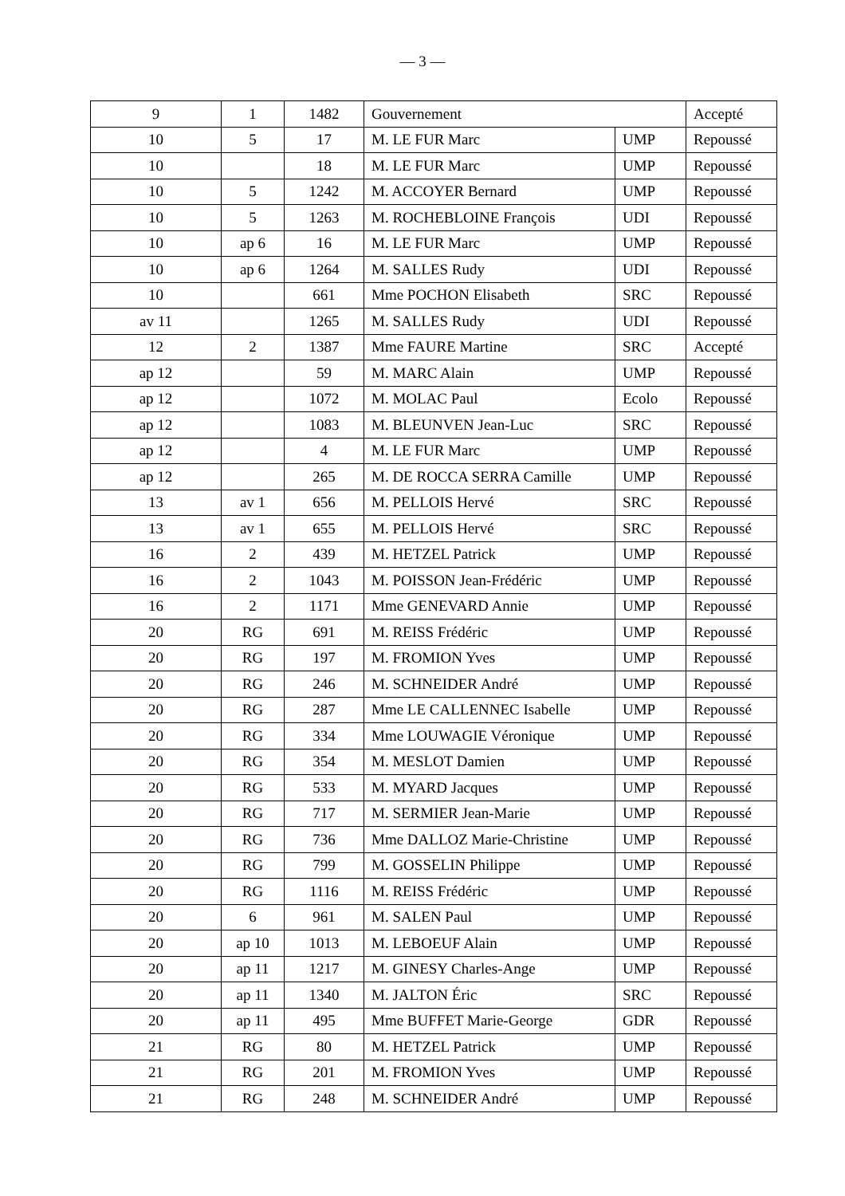— 3 —
| 9 | 1 | 1482 | Gouvernement | | Accepté |
| 10 | 5 | 17 | M. LE FUR Marc | UMP | Repoussé |
| 10 | | 18 | M. LE FUR Marc | UMP | Repoussé |
| 10 | 5 | 1242 | M. ACCOYER Bernard | UMP | Repoussé |
| 10 | 5 | 1263 | M. ROCHEBLOINE François | UDI | Repoussé |
| 10 | ap 6 | 16 | M. LE FUR Marc | UMP | Repoussé |
| 10 | ap 6 | 1264 | M. SALLES Rudy | UDI | Repoussé |
| 10 | | 661 | Mme POCHON Elisabeth | SRC | Repoussé |
| av 11 | | 1265 | M. SALLES Rudy | UDI | Repoussé |
| 12 | 2 | 1387 | Mme FAURE Martine | SRC | Accepté |
| ap 12 | | 59 | M. MARC Alain | UMP | Repoussé |
| ap 12 | | 1072 | M. MOLAC Paul | Ecolo | Repoussé |
| ap 12 | | 1083 | M. BLEUNVEN Jean-Luc | SRC | Repoussé |
| ap 12 | | 4 | M. LE FUR Marc | UMP | Repoussé |
| ap 12 | | 265 | M. DE ROCCA SERRA Camille | UMP | Repoussé |
| 13 | av 1 | 656 | M. PELLOIS Hervé | SRC | Repoussé |
| 13 | av 1 | 655 | M. PELLOIS Hervé | SRC | Repoussé |
| 16 | 2 | 439 | M. HETZEL Patrick | UMP | Repoussé |
| 16 | 2 | 1043 | M. POISSON Jean-Frédéric | UMP | Repoussé |
| 16 | 2 | 1171 | Mme GENEVARD Annie | UMP | Repoussé |
| 20 | RG | 691 | M. REISS Frédéric | UMP | Repoussé |
| 20 | RG | 197 | M. FROMION Yves | UMP | Repoussé |
| 20 | RG | 246 | M. SCHNEIDER André | UMP | Repoussé |
| 20 | RG | 287 | Mme LE CALLENNEC Isabelle | UMP | Repoussé |
| 20 | RG | 334 | Mme LOUWAGIE Véronique | UMP | Repoussé |
| 20 | RG | 354 | M. MESLOT Damien | UMP | Repoussé |
| 20 | RG | 533 | M. MYARD Jacques | UMP | Repoussé |
| 20 | RG | 717 | M. SERMIER Jean-Marie | UMP | Repoussé |
| 20 | RG | 736 | Mme DALLOZ Marie-Christine | UMP | Repoussé |
| 20 | RG | 799 | M. GOSSELIN Philippe | UMP | Repoussé |
| 20 | RG | 1116 | M. REISS Frédéric | UMP | Repoussé |
| 20 | 6 | 961 | M. SALEN Paul | UMP | Repoussé |
| 20 | ap 10 | 1013 | M. LEBOEUF Alain | UMP | Repoussé |
| 20 | ap 11 | 1217 | M. GINESY Charles-Ange | UMP | Repoussé |
| 20 | ap 11 | 1340 | M. JALTON Éric | SRC | Repoussé |
| 20 | ap 11 | 495 | Mme BUFFET Marie-George | GDR | Repoussé |
| 21 | RG | 80 | M. HETZEL Patrick | UMP | Repoussé |
| 21 | RG | 201 | M. FROMION Yves | UMP | Repoussé |
| 21 | RG | 248 | M. SCHNEIDER André | UMP | Repoussé |